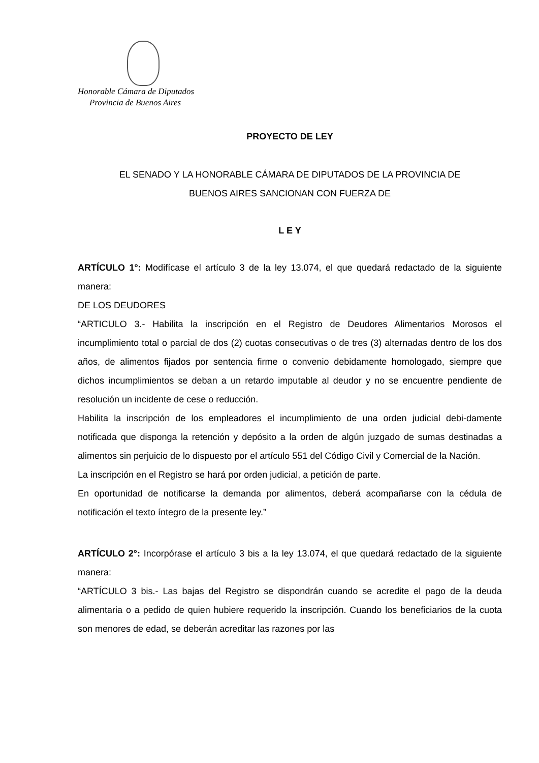Honorable Cámara de Diputados
Provincia de Buenos Aires
PROYECTO DE LEY
EL SENADO Y LA HONORABLE CÁMARA DE DIPUTADOS DE LA PROVINCIA DE
BUENOS AIRES SANCIONAN CON FUERZA DE
L E Y
ARTÍCULO 1°: Modifícase el artículo 3 de la ley 13.074, el que quedará redactado de la siguiente manera:
DE LOS DEUDORES
“ARTICULO 3.- Habilita la inscripción en el Registro de Deudores Alimentarios Morosos el incumplimiento total o parcial de dos (2) cuotas consecutivas o de tres (3) alternadas dentro de los dos años, de alimentos fijados por sentencia firme o convenio debidamente homologado, siempre que dichos incumplimientos se deban a un retardo imputable al deudor y no se encuentre pendiente de resolución un incidente de cese o reducción.
Habilita la inscripción de los empleadores el incumplimiento de una orden judicial debi-damente notificada que disponga la retención y depósito a la orden de algún juzgado de sumas destinadas a alimentos sin perjuicio de lo dispuesto por el artículo 551 del Código Civil y Comercial de la Nación.
La inscripción en el Registro se hará por orden judicial, a petición de parte.
En oportunidad de notificarse la demanda por alimentos, deberá acompañarse con la cédula de notificación el texto íntegro de la presente ley.”
ARTÍCULO 2°: Incorpórase el artículo 3 bis a la ley 13.074, el que quedará redactado de la siguiente manera:
“ARTÍCULO 3 bis.- Las bajas del Registro se dispondrán cuando se acredite el pago de la deuda alimentaria o a pedido de quien hubiere requerido la inscripción. Cuando los beneficiarios de la cuota son menores de edad, se deberán acreditar las razones por las